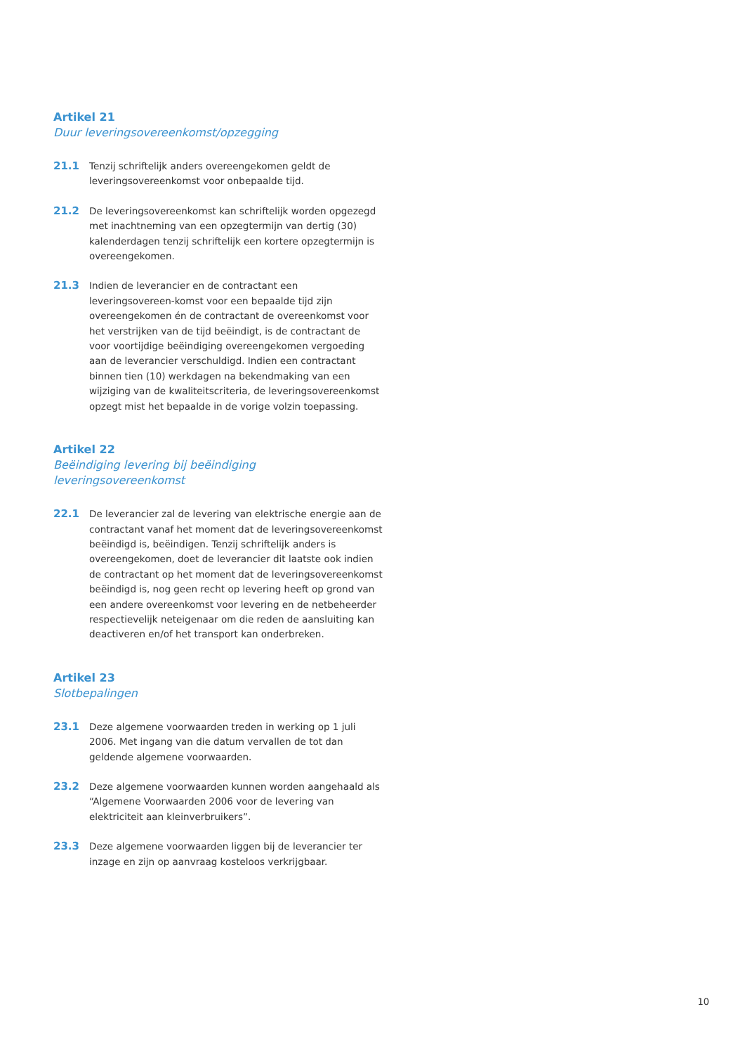Artikel 21
Duur leveringsovereenkomst/opzegging
21.1 Tenzij schriftelijk anders overeengekomen geldt de leveringsovereenkomst voor onbepaalde tijd.
21.2 De leveringsovereenkomst kan schriftelijk worden opgezegd met inachtneming van een opzegtermijn van dertig (30) kalenderdagen tenzij schriftelijk een kortere opzegtermijn is overeengekomen.
21.3 Indien de leverancier en de contractant een leveringsovereen-komst voor een bepaalde tijd zijn overeengekomen én de contractant de overeenkomst voor het verstrijken van de tijd beëindigt, is de contractant de voor voortijdige beëindiging overeengekomen vergoeding aan de leverancier verschuldigd. Indien een contractant binnen tien (10) werkdagen na bekendmaking van een wijziging van de kwaliteitscriteria, de leveringsovereenkomst opzegt mist het bepaalde in de vorige volzin toepassing.
Artikel 22
Beëindiging levering bij beëindiging
leveringsovereenkomst
22.1 De leverancier zal de levering van elektrische energie aan de contractant vanaf het moment dat de leveringsovereenkomst beëindigd is, beëindigen. Tenzij schriftelijk anders is overeengekomen, doet de leverancier dit laatste ook indien de contractant op het moment dat de leveringsovereenkomst beëindigd is, nog geen recht op levering heeft op grond van een andere overeenkomst voor levering en de netbeheerder respectievelijk neteigenaar om die reden de aansluiting kan deactiveren en/of het transport kan onderbreken.
Artikel 23
Slotbepalingen
23.1 Deze algemene voorwaarden treden in werking op 1 juli 2006. Met ingang van die datum vervallen de tot dan geldende algemene voorwaarden.
23.2 Deze algemene voorwaarden kunnen worden aangehaald als “Algemene Voorwaarden 2006 voor de levering van elektriciteit aan kleinverbruikers”.
23.3 Deze algemene voorwaarden liggen bij de leverancier ter inzage en zijn op aanvraag kosteloos verkrijgbaar.
10